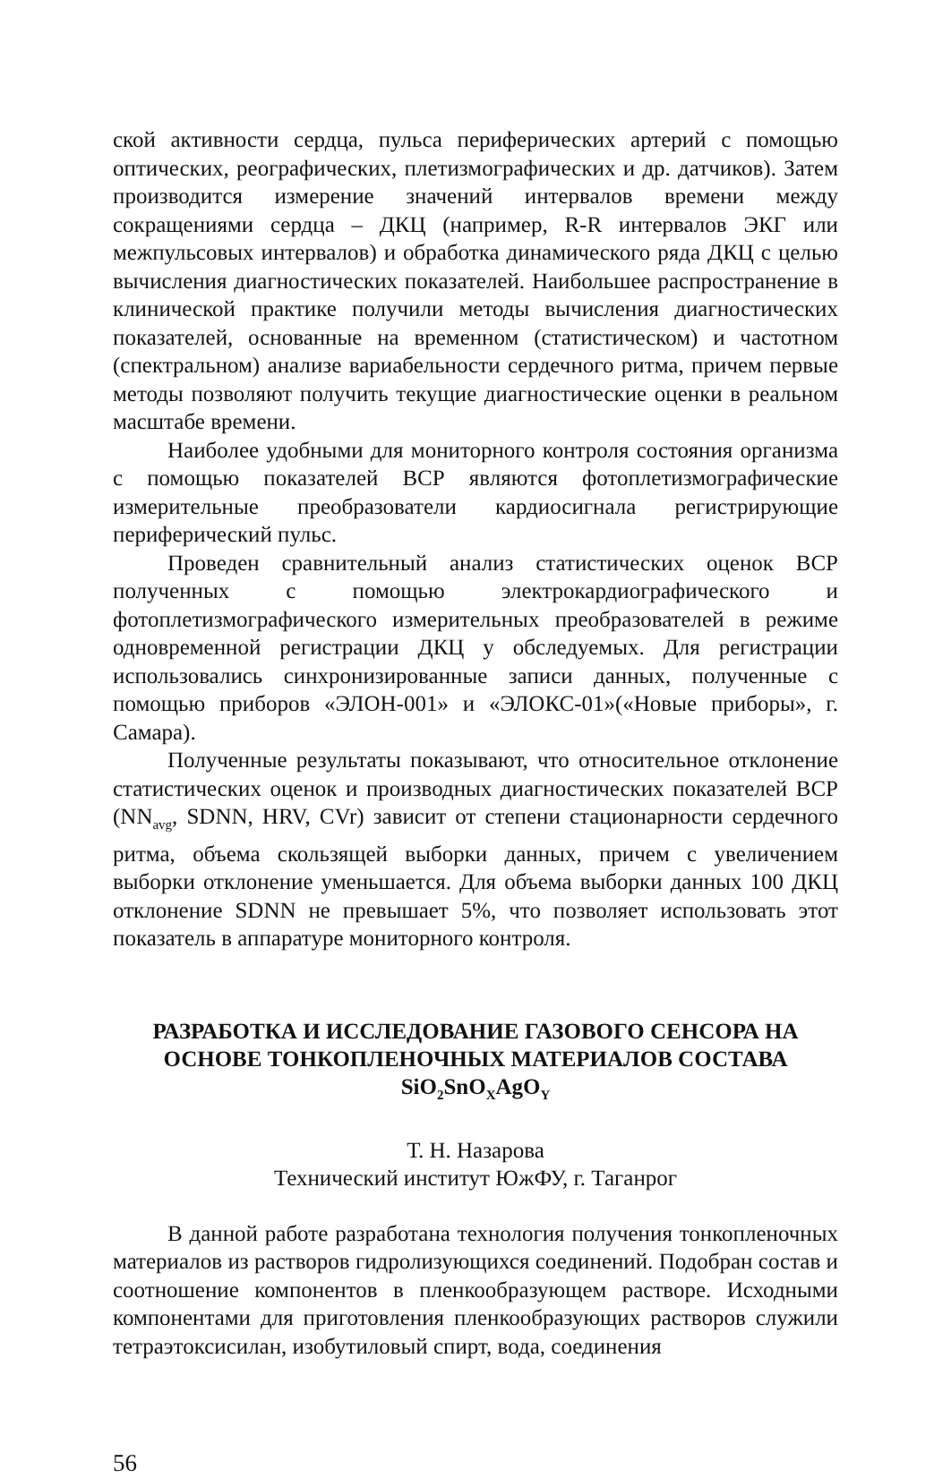ской активности сердца, пульса периферических артерий с помощью оптических, реографических, плетизмографических и др. датчиков). Затем производится измерение значений интервалов времени между сокращениями сердца – ДКЦ (например, R-R интервалов ЭКГ или межпульсовых интервалов) и обработка динамического ряда ДКЦ с целью вычисления диагностических показателей. Наибольшее распространение в клинической практике получили методы вычисления диагностических показателей, основанные на временном (статистическом) и частотном (спектральном) анализе вариабельности сердечного ритма, причем первые методы позволяют получить текущие диагностические оценки в реальном масштабе времени.
Наиболее удобными для мониторного контроля состояния организма с помощью показателей ВСР являются фотоплетизмографические измерительные преобразователи кардиосигнала регистрирующие периферический пульс.
Проведен сравнительный анализ статистических оценок ВСР полученных с помощью электрокардиографического и фотоплетизмографического измерительных преобразователей в режиме одновременной регистрации ДКЦ у обследуемых. Для регистрации использовались синхронизированные записи данных, полученные с помощью приборов «ЭЛОН-001» и «ЭЛОКС-01»(«Новые приборы», г. Самара).
Полученные результаты показывают, что относительное отклонение статистических оценок и производных диагностических показателей ВСР (NN<sub>avg</sub>, SDNN, HRV, CVr) зависит от степени стационарности сердечного ритма, объема скользящей выборки данных, причем с увеличением выборки отклонение уменьшается. Для объема выборки данных 100 ДКЦ отклонение SDNN не превышает 5%, что позволяет использовать этот показатель в аппаратуре мониторного контроля.
РАЗРАБОТКА И ИССЛЕДОВАНИЕ ГАЗОВОГО СЕНСОРА НА ОСНОВЕ ТОНКОПЛЕНОЧНЫХ МАТЕРИАЛОВ СОСТАВА SiO<sub>2</sub>SnO<sub>X</sub>AgO<sub>Y</sub>
Т. Н. Назарова
Технический институт ЮжФУ, г. Таганрог
В данной работе разработана технология получения тонкопленочных материалов из растворов гидролизующихся соединений. Подобран состав и соотношение компонентов в пленкообразующем растворе. Исходными компонентами для приготовления пленкообразующих растворов служили тетраэтоксисилан, изобутиловый спирт, вода, соединения
56